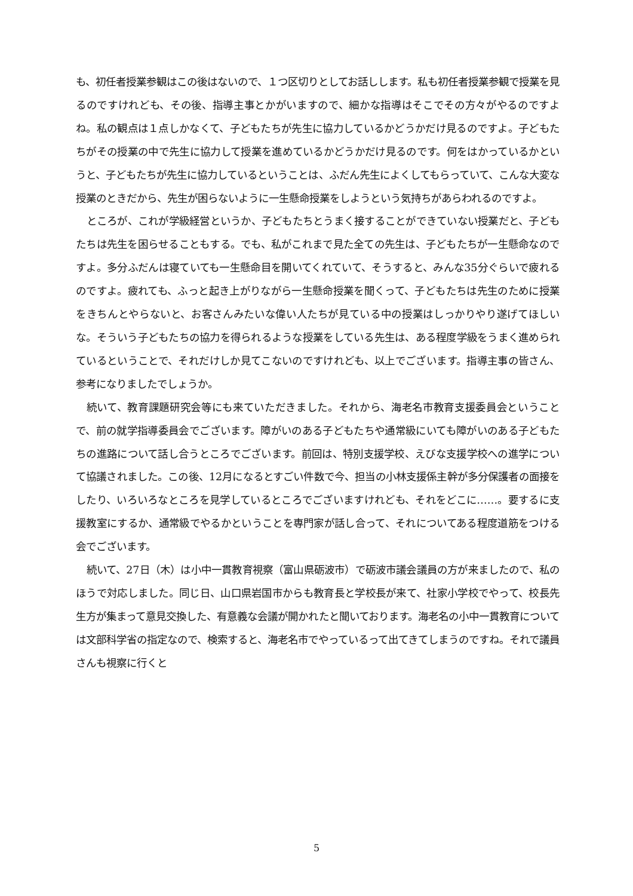も、初任者授業参観はこの後はないので、１つ区切りとしてお話しします。私も初任者授業参観で授業を見るのですけれども、その後、指導主事とかがいますので、細かな指導はそこでその方々がやるのですよね。私の観点は１点しかなくて、子どもたちが先生に協力しているかどうかだけ見るのですよ。子どもたちがその授業の中で先生に協力して授業を進めているかどうかだけ見るのです。何をはかっているかというと、子どもたちが先生に協力しているということは、ふだん先生によくしてもらっていて、こんな大変な授業のときだから、先生が困らないように一生懸命授業をしようという気持ちがあらわれるのですよ。
ところが、これが学級経営というか、子どもたちとうまく接することができていない授業だと、子どもたちは先生を困らせることもする。でも、私がこれまで見た全ての先生は、子どもたちが一生懸命なのですよ。多分ふだんは寝ていても一生懸命目を開いてくれていて、そうすると、みんな35分ぐらいで疲れるのですよ。疲れても、ふっと起き上がりながら一生懸命授業を聞くって、子どもたちは先生のために授業をきちんとやらないと、お客さんみたいな偉い人たちが見ている中の授業はしっかりやり遂げてほしいな。そういう子どもたちの協力を得られるような授業をしている先生は、ある程度学級をうまく進められているということで、それだけしか見てこないのですけれども、以上でございます。指導主事の皆さん、参考になりましたでしょうか。
続いて、教育課題研究会等にも来ていただきました。それから、海老名市教育支援委員会ということで、前の就学指導委員会でございます。障がいのある子どもたちや通常級にいても障がいのある子どもたちの進路について話し合うところでございます。前回は、特別支援学校、えびな支援学校への進学について協議されました。この後、12月になるとすごい件数で今、担当の小林支援係主幹が多分保護者の面接をしたり、いろいろなところを見学しているところでございますけれども、それをどこに……。要するに支援教室にするか、通常級でやるかということを専門家が話し合って、それについてある程度道筋をつける会でございます。
続いて、27日（木）は小中一貫教育視察（富山県砺波市）で砺波市議会議員の方が来ましたので、私のほうで対応しました。同じ日、山口県岩国市からも教育長と学校長が来て、社家小学校でやって、校長先生方が集まって意見交換した、有意義な会議が開かれたと聞いております。海老名の小中一貫教育については文部科学省の指定なので、検索すると、海老名市でやっているって出てきてしまうのですね。それで議員さんも視察に行くと
5